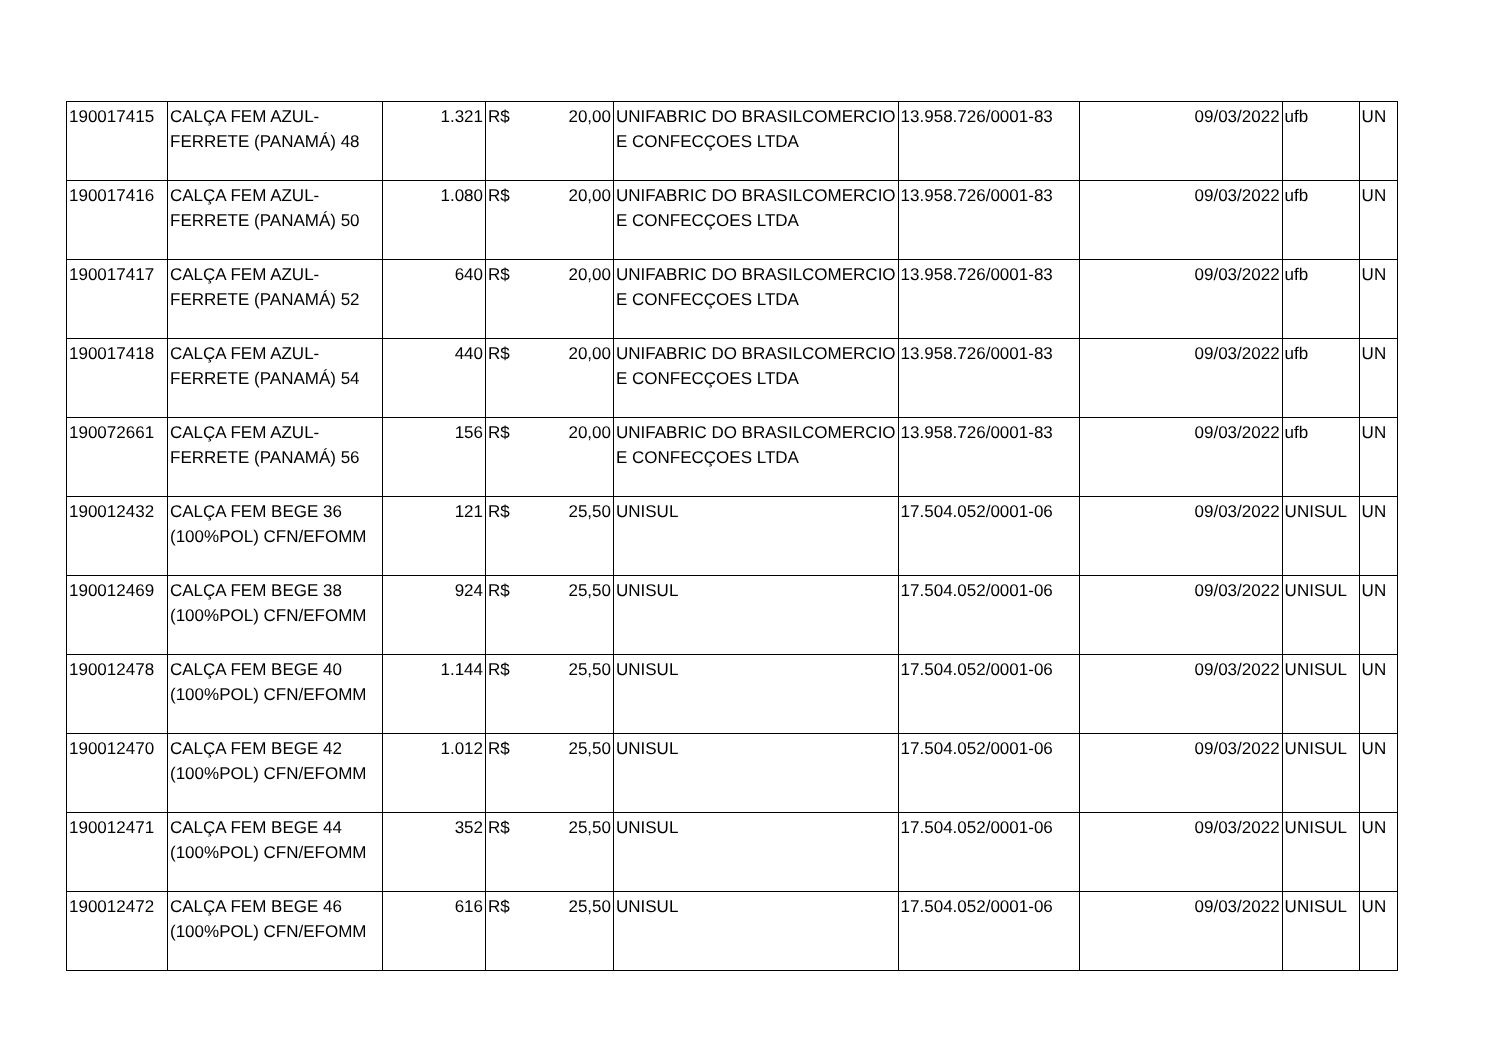| 190017415 | CALÇA FEM AZUL- FERRETE (PANAMÁ) 48 | 1.321 | R$ 20,00 | UNIFABRIC DO BRASILCOMERCIO E CONFECÇOES LTDA | 13.958.726/0001-83 | 09/03/2022 | ufb | UN |
| 190017416 | CALÇA FEM AZUL- FERRETE (PANAMÁ) 50 | 1.080 | R$ 20,00 | UNIFABRIC DO BRASILCOMERCIO E CONFECÇOES LTDA | 13.958.726/0001-83 | 09/03/2022 | ufb | UN |
| 190017417 | CALÇA FEM AZUL- FERRETE (PANAMÁ) 52 | 640 | R$ 20,00 | UNIFABRIC DO BRASILCOMERCIO E CONFECÇOES LTDA | 13.958.726/0001-83 | 09/03/2022 | ufb | UN |
| 190017418 | CALÇA FEM AZUL- FERRETE (PANAMÁ) 54 | 440 | R$ 20,00 | UNIFABRIC DO BRASILCOMERCIO E CONFECÇOES LTDA | 13.958.726/0001-83 | 09/03/2022 | ufb | UN |
| 190072661 | CALÇA FEM AZUL- FERRETE (PANAMÁ) 56 | 156 | R$ 20,00 | UNIFABRIC DO BRASILCOMERCIO E CONFECÇOES LTDA | 13.958.726/0001-83 | 09/03/2022 | ufb | UN |
| 190012432 | CALÇA FEM BEGE 36 (100%POL) CFN/EFOMM | 121 | R$ 25,50 | UNISUL | 17.504.052/0001-06 | 09/03/2022 | UNISUL | UN |
| 190012469 | CALÇA FEM BEGE 38 (100%POL) CFN/EFOMM | 924 | R$ 25,50 | UNISUL | 17.504.052/0001-06 | 09/03/2022 | UNISUL | UN |
| 190012478 | CALÇA FEM BEGE 40 (100%POL) CFN/EFOMM | 1.144 | R$ 25,50 | UNISUL | 17.504.052/0001-06 | 09/03/2022 | UNISUL | UN |
| 190012470 | CALÇA FEM BEGE 42 (100%POL) CFN/EFOMM | 1.012 | R$ 25,50 | UNISUL | 17.504.052/0001-06 | 09/03/2022 | UNISUL | UN |
| 190012471 | CALÇA FEM BEGE 44 (100%POL) CFN/EFOMM | 352 | R$ 25,50 | UNISUL | 17.504.052/0001-06 | 09/03/2022 | UNISUL | UN |
| 190012472 | CALÇA FEM BEGE 46 (100%POL) CFN/EFOMM | 616 | R$ 25,50 | UNISUL | 17.504.052/0001-06 | 09/03/2022 | UNISUL | UN |